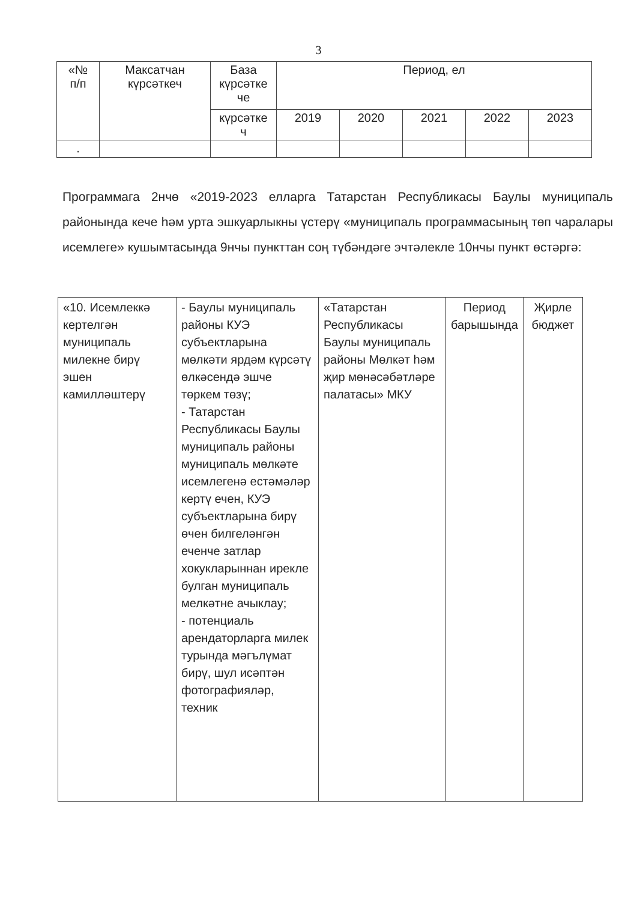3
| «№ п/п | Максатчан күрсәткеч | База күрсәтке че | Период, ел | | | | |
| --- | --- | --- | --- | --- | --- | --- | --- |
| | | күрсәтке ч | 2019 | 2020 | 2021 | 2022 | 2023 |
| . | | | | | | | |
Программага 2нчө «2019-2023 елларга Татарстан Республикасы Баулы муниципаль районында кече һәм урта эшкуарлыкны үстерү «муниципаль программасының төп чаралары исемлеге» кушымтасында 9нчы пункттан соң түбәндәге эчтәлекле 10нчы пункт өстәргә:
| «10. Исемлеккә кертелгән муниципаль милекне бирү эшен камилләштерү | - Баулы муниципаль районы КУЭ субъектларына мөлкәти ярдәм күрсәтү өлкәсендә эшче төркем төзү; - Татарстан Республикасы Баулы муниципаль районы муниципаль мөлкәте исемлегенә естәмәләр кертү ечен, КУЭ субъектларына бирү өчен билгеләнгән еченче затлар хокукларыннан ирекле булган муниципаль мелкәтне ачыклау; - потенциаль арендаторларга милек турында мәгълүмат бирү, шул исәптән фотографияләр, техник | «Татарстан Республикасы Баулы муниципаль районы Мөлкәт һәм җир мөнәсәбәтләре палатасы» МКУ | Период барышында | Җирле бюджет |